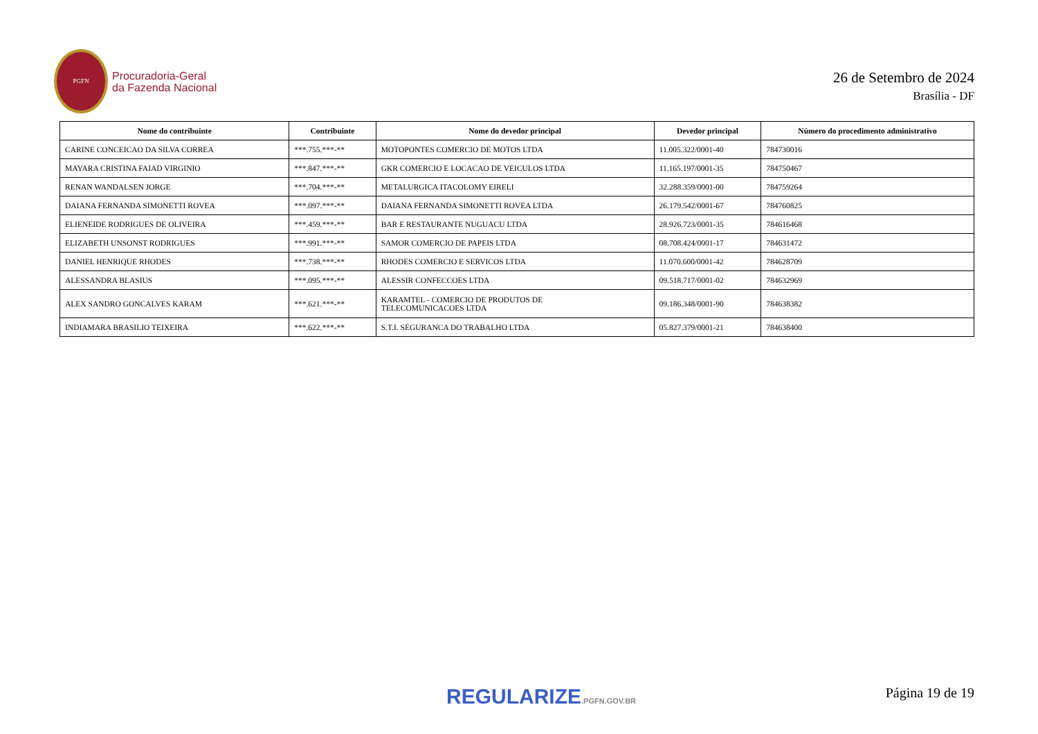PGFN
Procuradoria-Geral
da Fazenda Nacional
26 de Setembro de 2024
Brasília - DF
| Nome do contribuinte | Contribuinte | Nome do devedor principal | Devedor principal | Número do procedimento administrativo |
| --- | --- | --- | --- | --- |
| CARINE CONCEICAO DA SILVA CORREA | ***.755.***-** | MOTOPONTES COMERCIO DE MOTOS LTDA | 11.005.322/0001-40 | 784730016 |
| MAYARA CRISTINA FAIAD VIRGINIO | ***.847.***-** | GKR COMERCIO E LOCACAO DE VEICULOS LTDA | 11.165.197/0001-35 | 784750467 |
| RENAN WANDALSEN JORGE | ***.704.***-** | METALURGICA ITACOLOMY EIRELI | 32.288.359/0001-00 | 784759264 |
| DAIANA FERNANDA SIMONETTI ROVEA | ***.097.***-** | DAIANA FERNANDA SIMONETTI ROVEA LTDA | 26.179.542/0001-67 | 784760825 |
| ELIENEIDE RODRIGUES DE OLIVEIRA | ***.459.***-** | BAR E RESTAURANTE NUGUACU LTDA | 28.926.723/0001-35 | 784616468 |
| ELIZABETH UNSONST RODRIGUES | ***.991.***-** | SAMOR COMERCIO DE PAPEIS LTDA | 08.708.424/0001-17 | 784631472 |
| DANIEL HENRIQUE RHODES | ***.738.***-** | RHODES COMERCIO E SERVICOS LTDA | 11.070.600/0001-42 | 784628709 |
| ALESSANDRA BLASIUS | ***.095.***-** | ALESSIR CONFECCOES LTDA | 09.518.717/0001-02 | 784632969 |
| ALEX SANDRO GONCALVES KARAM | ***.621.***-** | KARAMTEL - COMERCIO DE PRODUTOS DE TELECOMUNICACOES LTDA | 09.186.348/0001-90 | 784638382 |
| INDIAMARA BRASILIO TEIXEIRA | ***.622.***-** | S.T.I. SEGURANCA DO TRABALHO LTDA | 05.827.379/0001-21 | 784638400 |
REGULARIZE.PGFN.GOV.BR Página 19 de 19